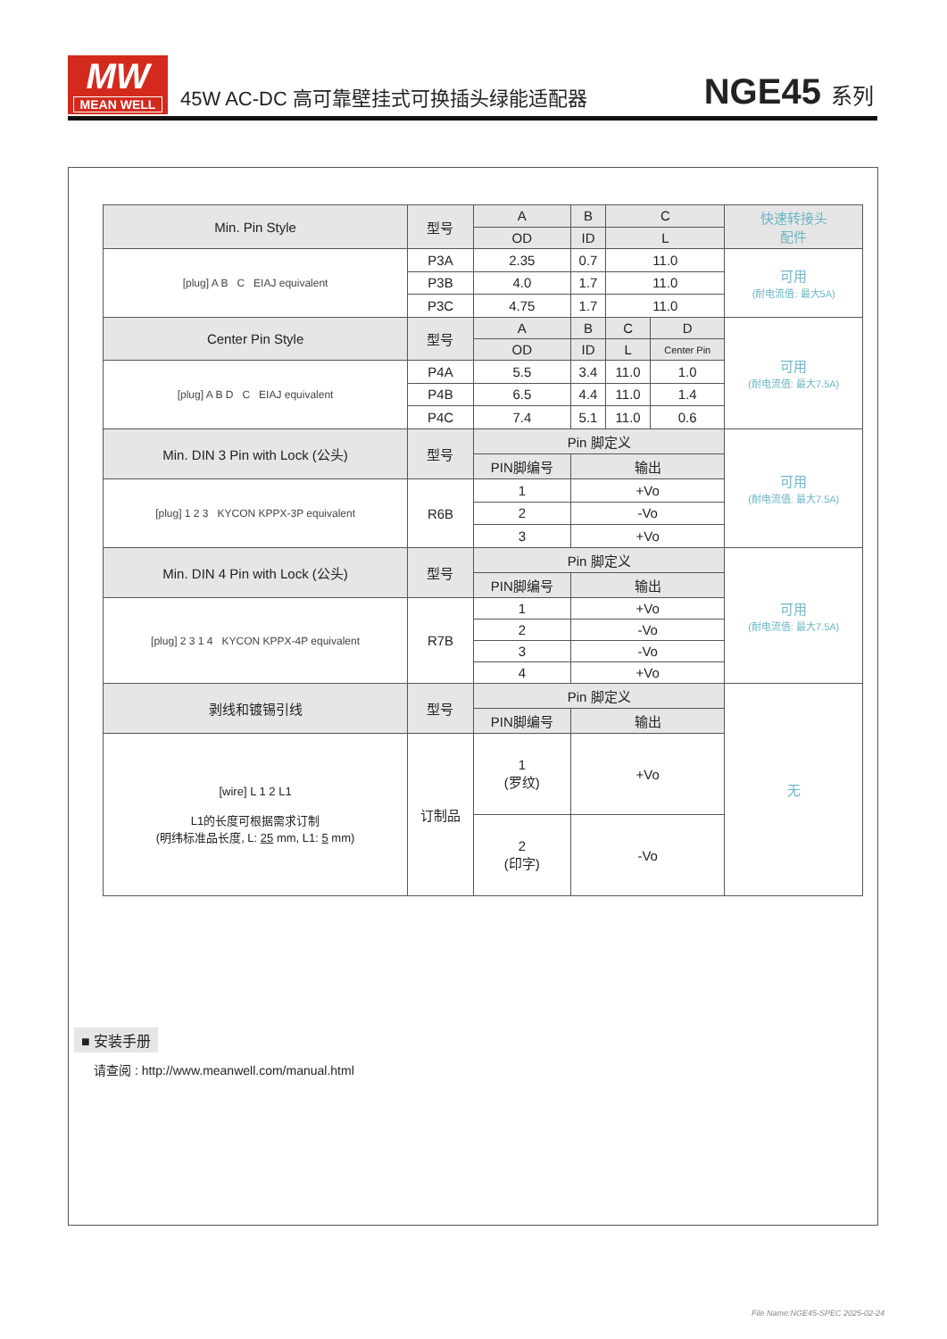MW
MEAN WELL
45W AC-DC 高可靠壁挂式可换插头绿能适配器
NGE45 系列
| Min. Pin Style | 型号 | A | B | C | | 快速转接头 配件 |
| | | OD | ID | L | | |
| [plug] A B C EIAJ equivalent | P3A | 2.35 | 0.7 | 11.0 | | 可用 (耐电流值: 最大5A) |
| | P3B | 4.0 | 1.7 | 11.0 | | |
| | P3C | 4.75 | 1.7 | 11.0 | | |
| Center Pin Style | 型号 | A | B | C | D | 可用 (耐电流值: 最大7.5A) |
| | | OD | ID | L | Center Pin | |
| [plug] A B D C EIAJ equivalent | P4A | 5.5 | 3.4 | 11.0 | 1.0 | |
| | P4B | 6.5 | 4.4 | 11.0 | 1.4 | |
| | P4C | 7.4 | 5.1 | 11.0 | 0.6 | |
| Min. DIN 3 Pin with Lock (公头) | 型号 | Pin 脚定义 | | | | 可用 (耐电流值: 最大7.5A) |
| | | PIN脚编号 | 输出 | | | |
| [plug] 1 2 3 KYCON KPPX-3P equivalent | R6B | 1 | +Vo | | | |
| | | 2 | -Vo | | | |
| | | 3 | +Vo | | | |
| Min. DIN 4 Pin with Lock (公头) | 型号 | Pin 脚定义 | | | | 可用 (耐电流值: 最大7.5A) |
| | | PIN脚编号 | 输出 | | | |
| [plug] 2 3 1 4 KYCON KPPX-4P equivalent | R7B | 1 | +Vo | | | |
| | | 2 | -Vo | | | |
| | | 3 | -Vo | | | |
| | | 4 | +Vo | | | |
| 剥线和镀锡引线 | 型号 | Pin 脚定义 | | | | 无 |
| | | PIN脚编号 | 输出 | | | |
| [wire] L 1 2 L1 L1的长度可根据需求订制 (明纬标准品长度, L: 25 mm, L1: 5 mm) | 订制品 | 1 (罗纹) | +Vo | | | |
| | | 2 (印字) | -Vo | | | |
■ 安装手册
请查阅 : http://www.meanwell.com/manual.html
File Name:NGE45-SPEC 2025-02-24